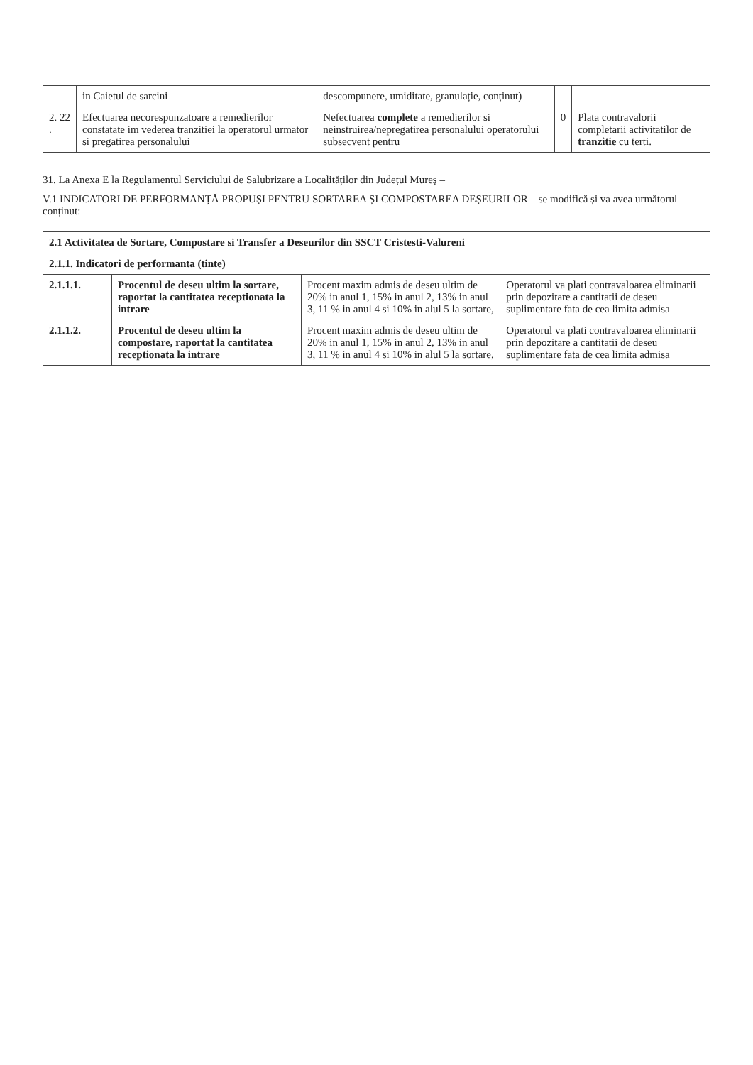| | in Caietul de sarcini | descompunere, umiditate, granulație, conținut) | | |
| 2. 22 . | Efectuarea necorespunzatoare a remedierilor constatate im vederea tranzitiei la operatorul urmator si pregatirea personalului | Nefectuarea complete a remedierilor si neinstruirea/nepregatirea personalului operatorului subsecvent pentru | 0 | Plata contravalorii completarii activitatilor de tranzitie cu terti. |
31. La Anexa E la Regulamentul Serviciului de Salubrizare a Localităților din Județul Mureș –
V.1 INDICATORI DE PERFORMANȚĂ PROPUȘI PENTRU SORTAREA ȘI COMPOSTAREA DEȘEURILOR – se modifică și va avea următorul conținut:
| 2.1 Activitatea de Sortare, Compostare si Transfer a Deseurilor din SSCT Cristesti-Valureni | | | |
| --- | --- | --- | --- |
| 2.1.1. Indicatori de performanta (tinte) | | | |
| 2.1.1.1. | Procentul de deseu ultim la sortare, raportat la cantitatea receptionata la intrare | Procent maxim admis de deseu ultim de 20% in anul 1, 15% in anul 2, 13% in anul 3, 11 % in anul 4 si 10% in alul 5 la sortare, | Operatorul va plati contravaloarea eliminarii prin depozitare a cantitatii de deseu suplimentare fata de cea limita admisa |
| 2.1.1.2. | Procentul de deseu ultim la compostare, raportat la cantitatea receptionata la intrare | Procent maxim admis de deseu ultim de 20% in anul 1, 15% in anul 2, 13% in anul 3, 11 % in anul 4 si 10% in alul 5 la sortare, | Operatorul va plati contravaloarea eliminarii prin depozitare a cantitatii de deseu suplimentare fata de cea limita admisa |